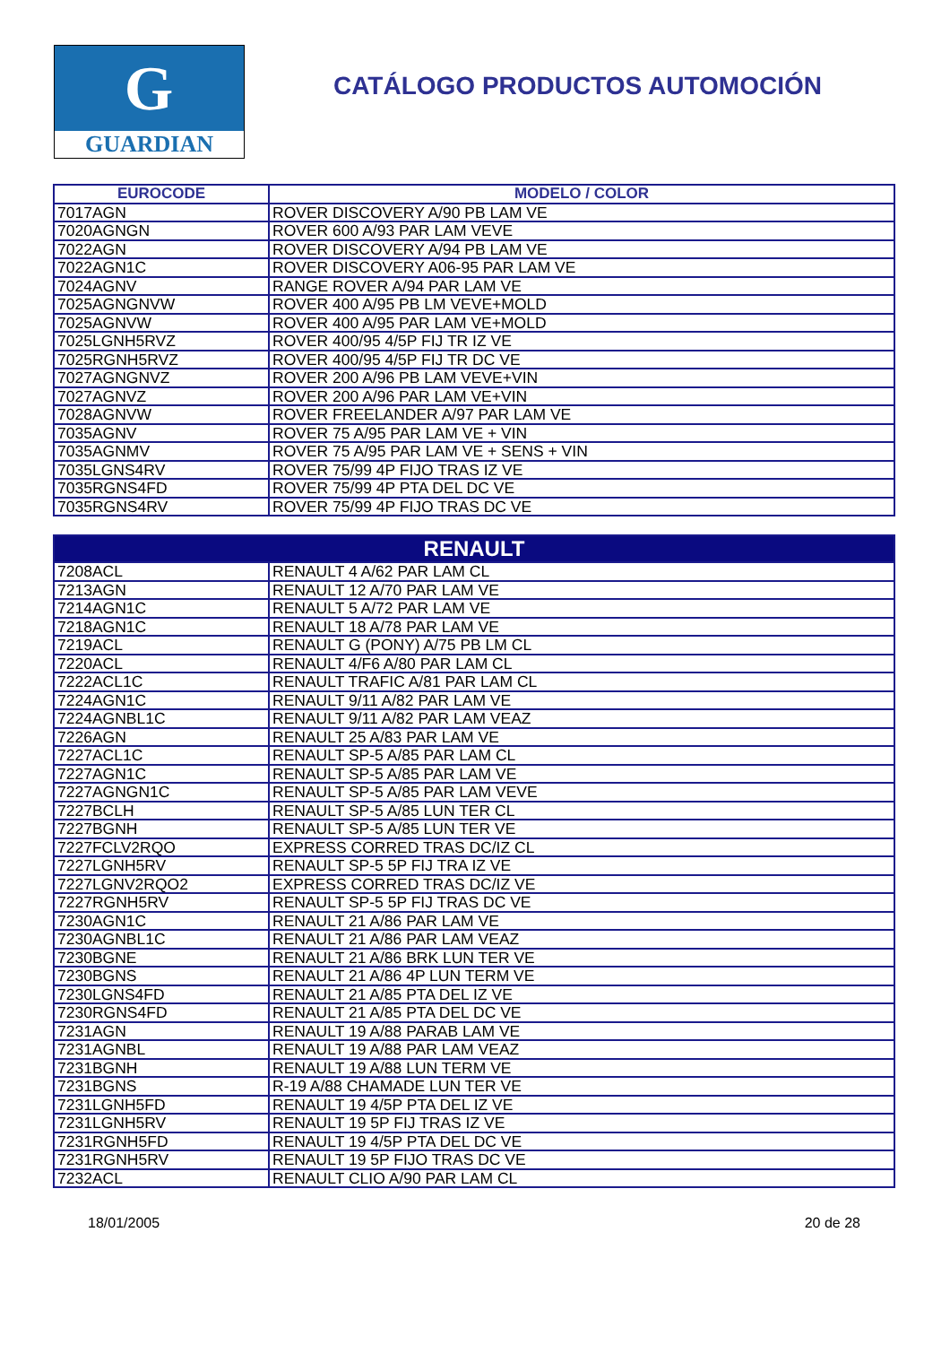G
GUARDIAN
CATÁLOGO PRODUCTOS AUTOMOCIÓN
| EUROCODE | MODELO / COLOR |
| --- | --- |
| 7017AGN | ROVER DISCOVERY A/90 PB LAM VE |
| 7020AGNGN | ROVER 600 A/93 PAR LAM VEVE |
| 7022AGN | ROVER DISCOVERY A/94 PB LAM VE |
| 7022AGN1C | ROVER DISCOVERY A06-95 PAR LAM VE |
| 7024AGNV | RANGE ROVER A/94 PAR LAM VE |
| 7025AGNGNVW | ROVER 400 A/95 PB LM VEVE+MOLD |
| 7025AGNVW | ROVER 400 A/95 PAR LAM VE+MOLD |
| 7025LGNH5RVZ | ROVER 400/95 4/5P FIJ TR IZ VE |
| 7025RGNH5RVZ | ROVER 400/95 4/5P FIJ TR DC VE |
| 7027AGNGNVZ | ROVER 200 A/96 PB LAM VEVE+VIN |
| 7027AGNVZ | ROVER 200 A/96 PAR LAM VE+VIN |
| 7028AGNVW | ROVER FREELANDER A/97 PAR LAM VE |
| 7035AGNV | ROVER 75 A/95 PAR LAM VE + VIN |
| 7035AGNMV | ROVER 75 A/95 PAR LAM VE + SENS + VIN |
| 7035LGNS4RV | ROVER 75/99 4P FIJO TRAS IZ VE |
| 7035RGNS4FD | ROVER 75/99 4P PTA DEL DC VE |
| 7035RGNS4RV | ROVER 75/99 4P FIJO TRAS DC VE |
| RENAULT | |
| --- | --- |
| 7208ACL | RENAULT 4 A/62 PAR LAM CL |
| 7213AGN | RENAULT 12 A/70 PAR LAM VE |
| 7214AGN1C | RENAULT 5 A/72 PAR LAM VE |
| 7218AGN1C | RENAULT 18 A/78 PAR LAM VE |
| 7219ACL | RENAULT G (PONY) A/75 PB LM CL |
| 7220ACL | RENAULT 4/F6 A/80 PAR LAM CL |
| 7222ACL1C | RENAULT TRAFIC A/81 PAR LAM CL |
| 7224AGN1C | RENAULT 9/11 A/82 PAR LAM VE |
| 7224AGNBL1C | RENAULT 9/11 A/82 PAR LAM VEAZ |
| 7226AGN | RENAULT 25 A/83 PAR LAM VE |
| 7227ACL1C | RENAULT SP-5 A/85 PAR LAM CL |
| 7227AGN1C | RENAULT SP-5 A/85 PAR LAM VE |
| 7227AGNGN1C | RENAULT SP-5 A/85 PAR LAM VEVE |
| 7227BCLH | RENAULT SP-5 A/85 LUN TER CL |
| 7227BGNH | RENAULT SP-5 A/85 LUN TER VE |
| 7227FCLV2RQO | EXPRESS CORRED TRAS DC/IZ CL |
| 7227LGNH5RV | RENAULT SP-5 5P FIJ TRA IZ VE |
| 7227LGNV2RQO2 | EXPRESS CORRED TRAS DC/IZ VE |
| 7227RGNH5RV | RENAULT SP-5 5P FIJ TRAS DC VE |
| 7230AGN1C | RENAULT 21 A/86 PAR LAM VE |
| 7230AGNBL1C | RENAULT 21 A/86 PAR LAM VEAZ |
| 7230BGNE | RENAULT 21 A/86 BRK LUN TER VE |
| 7230BGNS | RENAULT 21 A/86 4P LUN TERM VE |
| 7230LGNS4FD | RENAULT 21 A/85 PTA DEL IZ VE |
| 7230RGNS4FD | RENAULT 21 A/85 PTA DEL DC VE |
| 7231AGN | RENAULT 19 A/88 PARAB LAM VE |
| 7231AGNBL | RENAULT 19 A/88 PAR LAM VEAZ |
| 7231BGNH | RENAULT 19 A/88 LUN TERM VE |
| 7231BGNS | R-19 A/88 CHAMADE LUN TER VE |
| 7231LGNH5FD | RENAULT 19 4/5P PTA DEL IZ VE |
| 7231LGNH5RV | RENAULT 19 5P FIJ TRAS IZ VE |
| 7231RGNH5FD | RENAULT 19 4/5P PTA DEL DC VE |
| 7231RGNH5RV | RENAULT 19 5P FIJO TRAS DC VE |
| 7232ACL | RENAULT CLIO A/90 PAR LAM CL |
18/01/2005 20 de 28